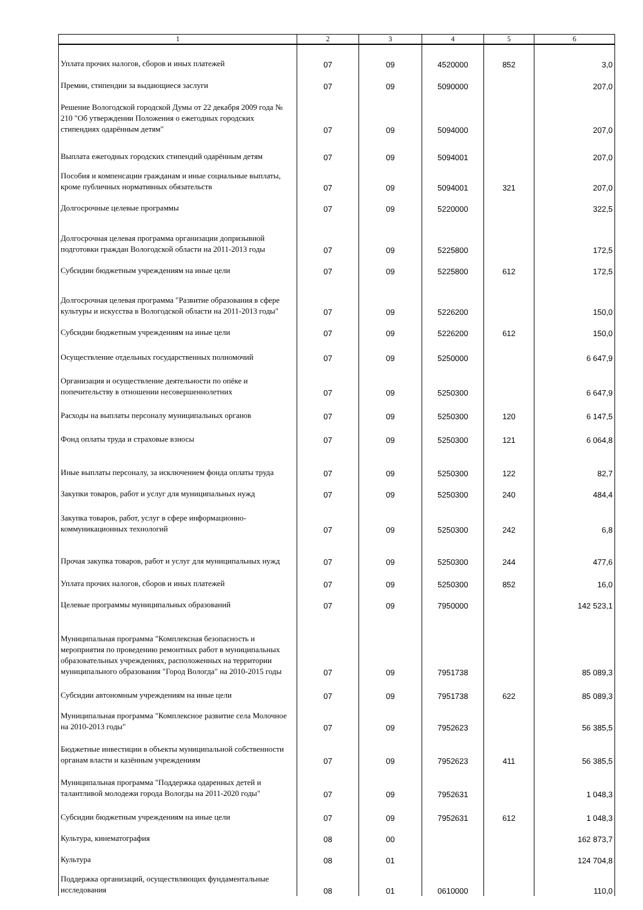| 1 | 2 | 3 | 4 | 5 | 6 |
| --- | --- | --- | --- | --- | --- |
| Уплата прочих налогов, сборов и иных платежей | 07 | 09 | 4520000 | 852 | 3,0 |
| Премии, стипендии за выдающиеся заслуги | 07 | 09 | 5090000 | | 207,0 |
| Решение Вологодской городской Думы от 22 декабря 2009 года № 210 "Об утверждении Положения о ежегодных городских стипендиях одарённым детям" | 07 | 09 | 5094000 | | 207,0 |
| Выплата ежегодных городских стипендий одарённым детям | 07 | 09 | 5094001 | | 207,0 |
| Пособия и компенсации гражданам и иные социальные выплаты, кроме публичных нормативных обязательств | 07 | 09 | 5094001 | 321 | 207,0 |
| Долгосрочные целевые программы | 07 | 09 | 5220000 | | 322,5 |
| Долгосрочная целевая программа организации допризывной подготовки граждан Вологодской области на 2011-2013 годы | 07 | 09 | 5225800 | | 172,5 |
| Субсидии бюджетным учреждениям на иные цели | 07 | 09 | 5225800 | 612 | 172,5 |
| Долгосрочная целевая программа "Развитие образования в сфере культуры и искусства в Вологодской области на 2011-2013 годы" | 07 | 09 | 5226200 | | 150,0 |
| Субсидии бюджетным учреждениям на иные цели | 07 | 09 | 5226200 | 612 | 150,0 |
| Осуществление отдельных государственных полномочий | 07 | 09 | 5250000 | | 6 647,9 |
| Организация и осуществление деятельности по опёке и попечительству в отношении несовершеннолетних | 07 | 09 | 5250300 | | 6 647,9 |
| Расходы на выплаты персоналу муниципальных органов | 07 | 09 | 5250300 | 120 | 6 147,5 |
| Фонд оплаты труда и страховые взносы | 07 | 09 | 5250300 | 121 | 6 064,8 |
| Иные выплаты персоналу, за исключением фонда оплаты труда | 07 | 09 | 5250300 | 122 | 82,7 |
| Закупки товаров, работ и услуг для муниципальных нужд | 07 | 09 | 5250300 | 240 | 484,4 |
| Закупка товаров, работ, услуг в сфере информационно-коммуникационных технологий | 07 | 09 | 5250300 | 242 | 6,8 |
| Прочая закупка товаров, работ и услуг для муниципальных нужд | 07 | 09 | 5250300 | 244 | 477,6 |
| Уплата прочих налогов, сборов и иных платежей | 07 | 09 | 5250300 | 852 | 16,0 |
| Целевые программы муниципальных образований | 07 | 09 | 7950000 | | 142 523,1 |
| Муниципальная программа "Комплексная безопасность и мероприятия по проведению ремонтных работ в муниципальных образовательных учреждениях, расположенных на территории муниципального образования "Город Вологда" на 2010-2015 годы | 07 | 09 | 7951738 | | 85 089,3 |
| Субсидии автономным учреждениям на иные цели | 07 | 09 | 7951738 | 622 | 85 089,3 |
| Муниципальная программа "Комплексное развитие села Молочное на 2010-2013 годы" | 07 | 09 | 7952623 | | 56 385,5 |
| Бюджетные инвестиции в объекты муниципальной собственности органам власти и казённым учреждениям | 07 | 09 | 7952623 | 411 | 56 385,5 |
| Муниципальная программа "Поддержка одаренных детей и талантливой молодежи города Вологды на 2011-2020 годы" | 07 | 09 | 7952631 | | 1 048,3 |
| Субсидии бюджетным учреждениям на иные цели | 07 | 09 | 7952631 | 612 | 1 048,3 |
| Культура, кинематография | 08 | 00 | | | 162 873,7 |
| Культура | 08 | 01 | | | 124 704,8 |
| Поддержка организаций, осуществляющих фундаментальные исследования | 08 | 01 | 0610000 | | 110,0 |